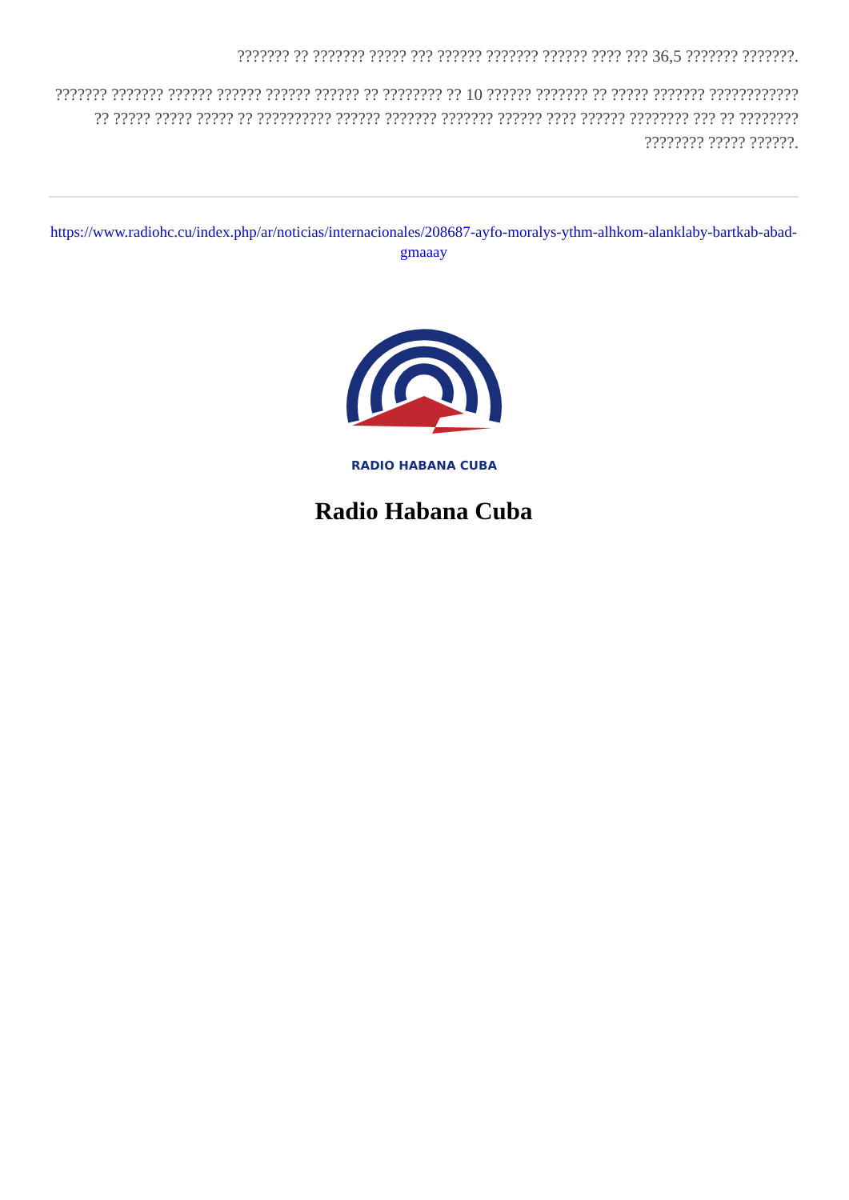??????? ?? ??????? ????? ??? ?????? ??????? ?????? ???? ??? 36,5 ??????? ???????.
??????? ??????? ?????? ?????? ?????? ?????? ?? ???????? ?? 10 ?????? ??????? ?? ????? ??????? ???????????? ?? ????? ????? ????? ?? ?????????? ?????? ??????? ??????? ?????? ???? ?????? ???????? ??? ?? ???????? ???????? ????? ??????.
https://www.radiohc.cu/index.php/ar/noticias/internacionales/208687-ayfo-moralys-ythm-alhkom-alanklaby-bartkab-abad-gmaaay
RADIO HABANA CUBA
Radio Habana Cuba